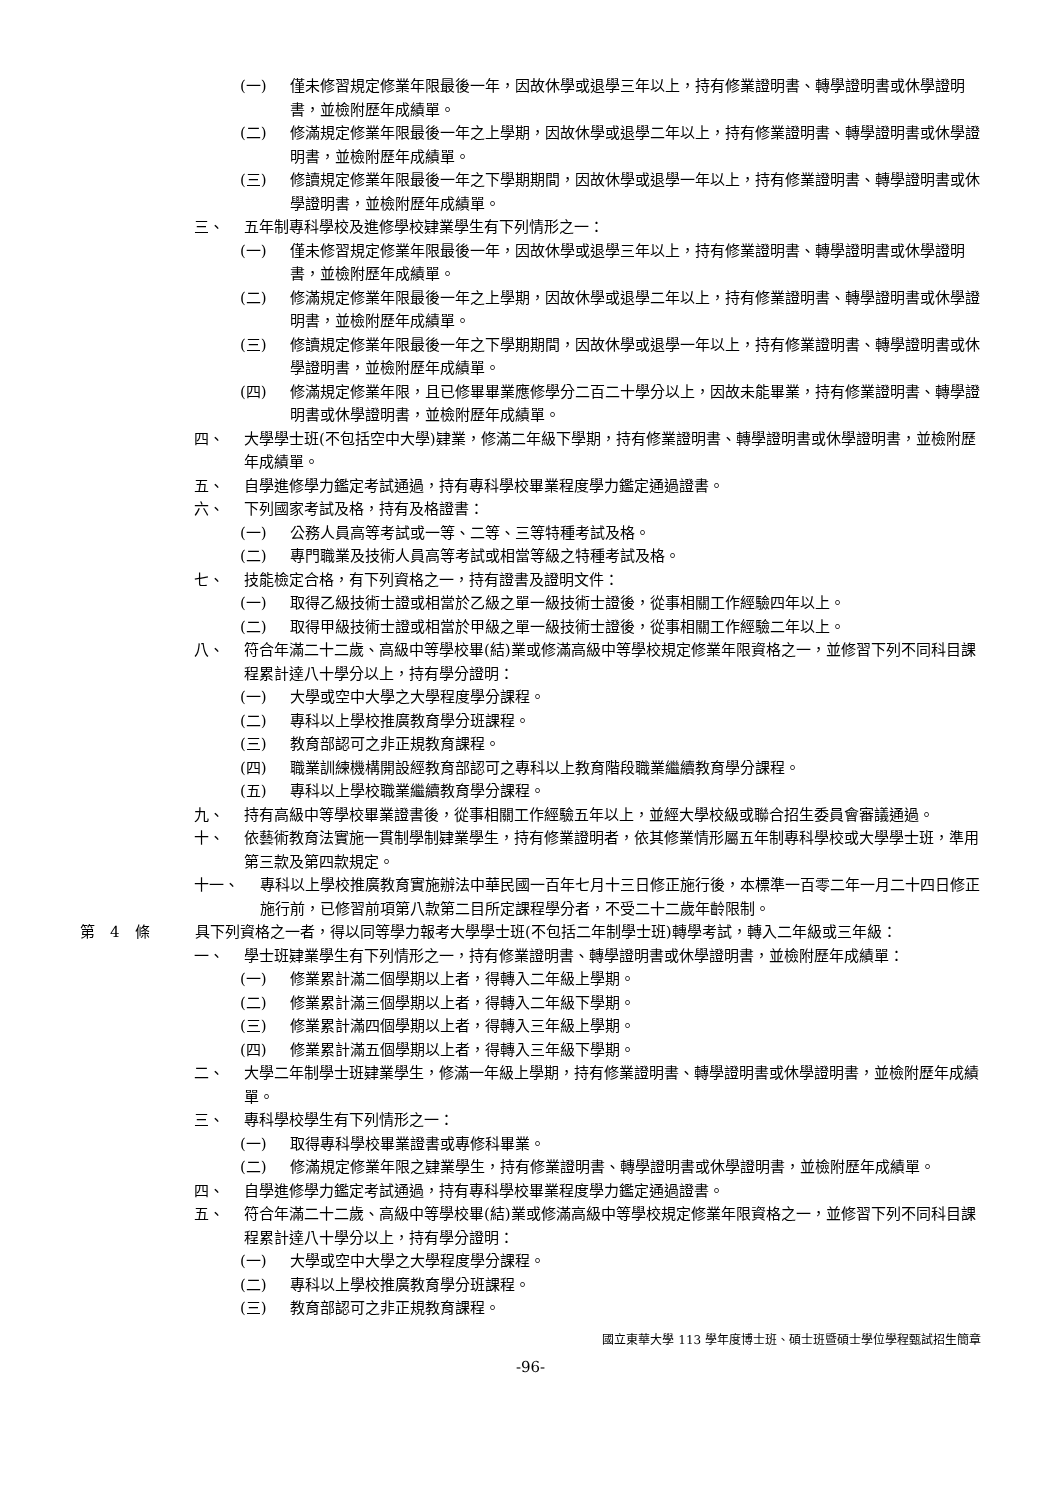(一) 僅未修習規定修業年限最後一年，因故休學或退學三年以上，持有修業證明書、轉學證明書或休學證明書，並檢附歷年成績單。
(二) 修滿規定修業年限最後一年之上學期，因故休學或退學二年以上，持有修業證明書、轉學證明書或休學證明書，並檢附歷年成績單。
(三) 修讀規定修業年限最後一年之下學期期間，因故休學或退學一年以上，持有修業證明書、轉學證明書或休學證明書，並檢附歷年成績單。
三、 五年制專科學校及進修學校肄業學生有下列情形之一：
(一) 僅未修習規定修業年限最後一年，因故休學或退學三年以上，持有修業證明書、轉學證明書或休學證明書，並檢附歷年成績單。
(二) 修滿規定修業年限最後一年之上學期，因故休學或退學二年以上，持有修業證明書、轉學證明書或休學證明書，並檢附歷年成績單。
(三) 修讀規定修業年限最後一年之下學期期間，因故休學或退學一年以上，持有修業證明書、轉學證明書或休學證明書，並檢附歷年成績單。
(四) 修滿規定修業年限，且已修畢畢業應修學分二百二十學分以上，因故未能畢業，持有修業證明書、轉學證明書或休學證明書，並檢附歷年成績單。
四、 大學學士班(不包括空中大學)肄業，修滿二年級下學期，持有修業證明書、轉學證明書或休學證明書，並檢附歷年成績單。
五、 自學進修學力鑑定考試通過，持有專科學校畢業程度學力鑑定通過證書。
六、 下列國家考試及格，持有及格證書：
(一) 公務人員高等考試或一等、二等、三等特種考試及格。
(二) 專門職業及技術人員高等考試或相當等級之特種考試及格。
七、 技能檢定合格，有下列資格之一，持有證書及證明文件：
(一) 取得乙級技術士證或相當於乙級之單一級技術士證後，從事相關工作經驗四年以上。
(二) 取得甲級技術士證或相當於甲級之單一級技術士證後，從事相關工作經驗二年以上。
八、 符合年滿二十二歲、高級中等學校畢(結)業或修滿高級中等學校規定修業年限資格之一，並修習下列不同科目課程累計達八十學分以上，持有學分證明：
(一) 大學或空中大學之大學程度學分課程。
(二) 專科以上學校推廣教育學分班課程。
(三) 教育部認可之非正規教育課程。
(四) 職業訓練機構開設經教育部認可之專科以上教育階段職業繼續教育學分課程。
(五) 專科以上學校職業繼續教育學分課程。
九、 持有高級中等學校畢業證書後，從事相關工作經驗五年以上，並經大學校級或聯合招生委員會審議通過。
十、 依藝術教育法實施一貫制學制肄業學生，持有修業證明者，依其修業情形屬五年制專科學校或大學學士班，準用第三款及第四款規定。
十一、 專科以上學校推廣教育實施辦法中華民國一百年七月十三日修正施行後，本標準一百零二年一月二十四日修正施行前，已修習前項第八款第二目所定課程學分者，不受二十二歲年齡限制。
第　4　條 具下列資格之一者，得以同等學力報考大學學士班(不包括二年制學士班)轉學考試，轉入二年級或三年級：
一、 學士班肄業學生有下列情形之一，持有修業證明書、轉學證明書或休學證明書，並檢附歷年成績單：
(一) 修業累計滿二個學期以上者，得轉入二年級上學期。
(二) 修業累計滿三個學期以上者，得轉入二年級下學期。
(三) 修業累計滿四個學期以上者，得轉入三年級上學期。
(四) 修業累計滿五個學期以上者，得轉入三年級下學期。
二、 大學二年制學士班肄業學生，修滿一年級上學期，持有修業證明書、轉學證明書或休學證明書，並檢附歷年成績單。
三、 專科學校學生有下列情形之一：
(一) 取得專科學校畢業證書或專修科畢業。
(二) 修滿規定修業年限之肄業學生，持有修業證明書、轉學證明書或休學證明書，並檢附歷年成績單。
四、 自學進修學力鑑定考試通過，持有專科學校畢業程度學力鑑定通過證書。
五、 符合年滿二十二歲、高級中等學校畢(結)業或修滿高級中等學校規定修業年限資格之一，並修習下列不同科目課程累計達八十學分以上，持有學分證明：
(一) 大學或空中大學之大學程度學分課程。
(二) 專科以上學校推廣教育學分班課程。
(三) 教育部認可之非正規教育課程。
國立東華大學 113 學年度博士班、碩士班暨碩士學位學程甄試招生簡章
-96-